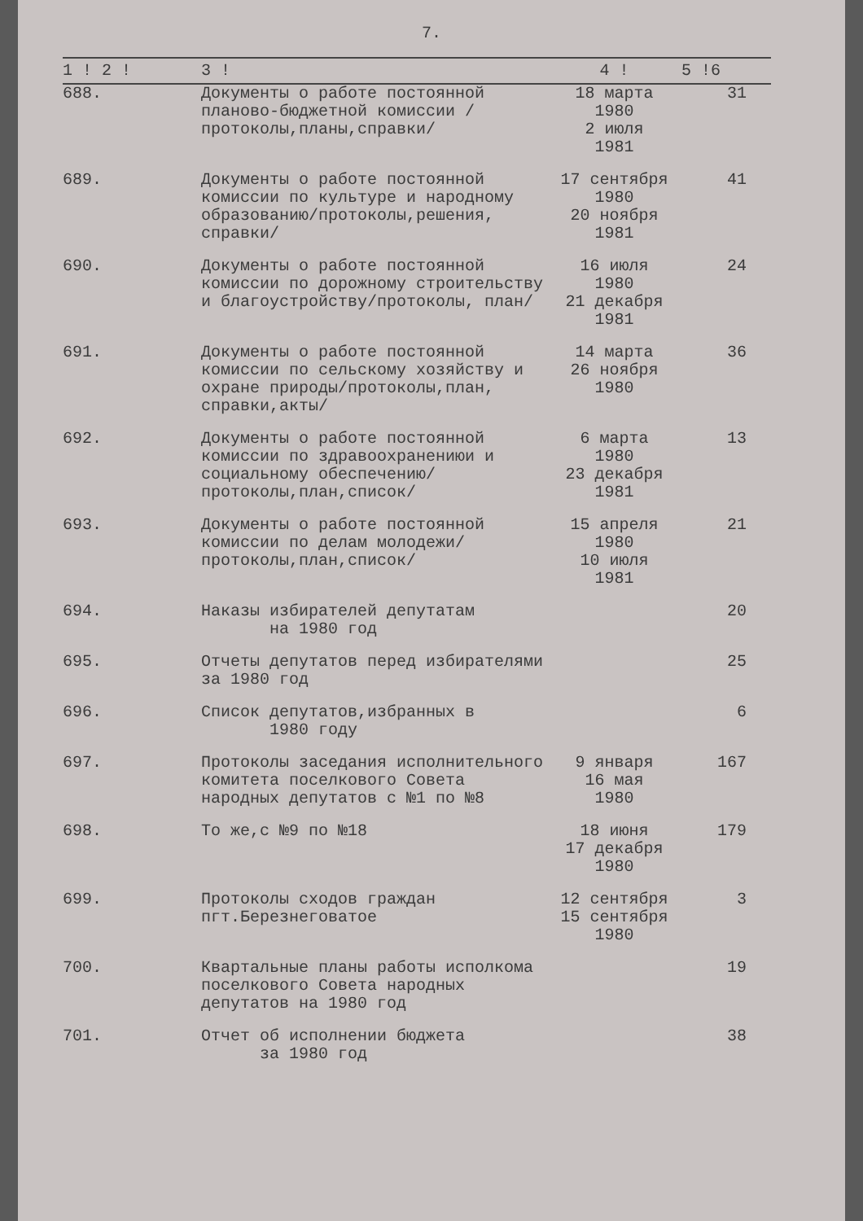7.
| 1 ! 2 ! | 3 ! | 4 ! | 5 !6 |
| --- | --- | --- | --- |
| 688. | Документы о работе постоянной планово-бюджетной комиссии /протоколы,планы,справки/ | 18 марта 1980 2 июля 1981 | 31 |
| 689. | Документы о работе постоянной комиссии по культуре и народному образованию/протоколы,решения, справки/ | 17 сентября 1980 20 ноября 1981 | 41 |
| 690. | Документы о работе постоянной комиссии по дорожному строительству и благоустройству/протоколы, план/ | 16 июля 1980 21 декабря 1981 | 24 |
| 691. | Документы о работе постоянной комиссии по сельскому хозяйству и охране природы/протоколы,план, справки,акты/ | 14 марта 26 ноября 1980 | 36 |
| 692. | Документы о работе постоянной комиссии по здравоохранениюи и социальному обеспечению/протоколы,план,список/ | 6 марта 1980 23 декабря 1981 | 13 |
| 693. | Документы о работе постоянной комиссии по делам молодежи/протоколы,план,список/ | 15 апреля 1980 10 июля 1981 | 21 |
| 694. | Наказы избирателей депутатам на 1980 год | | 20 |
| 695. | Отчеты депутатов перед избирателями за 1980 год | | 25 |
| 696. | Список депутатов,избранных в 1980 году | | 6 |
| 697. | Протоколы заседания исполнительного комитета поселкового Совета народных депутатов с №1 по №8 | 9 января 16 мая 1980 | 167 |
| 698. | То же,с №9 по №18 | 18 июня 17 декабря 1980 | 179 |
| 699. | Протоколы сходов граждан пгт.Березнеговатое | 12 сентября 15 сентября 1980 | 3 |
| 700. | Квартальные планы работы исполкома поселкового Совета народных депутатов на 1980 год | | 19 |
| 701. | Отчет об исполнении бюджета за 1980 год | | 38 |